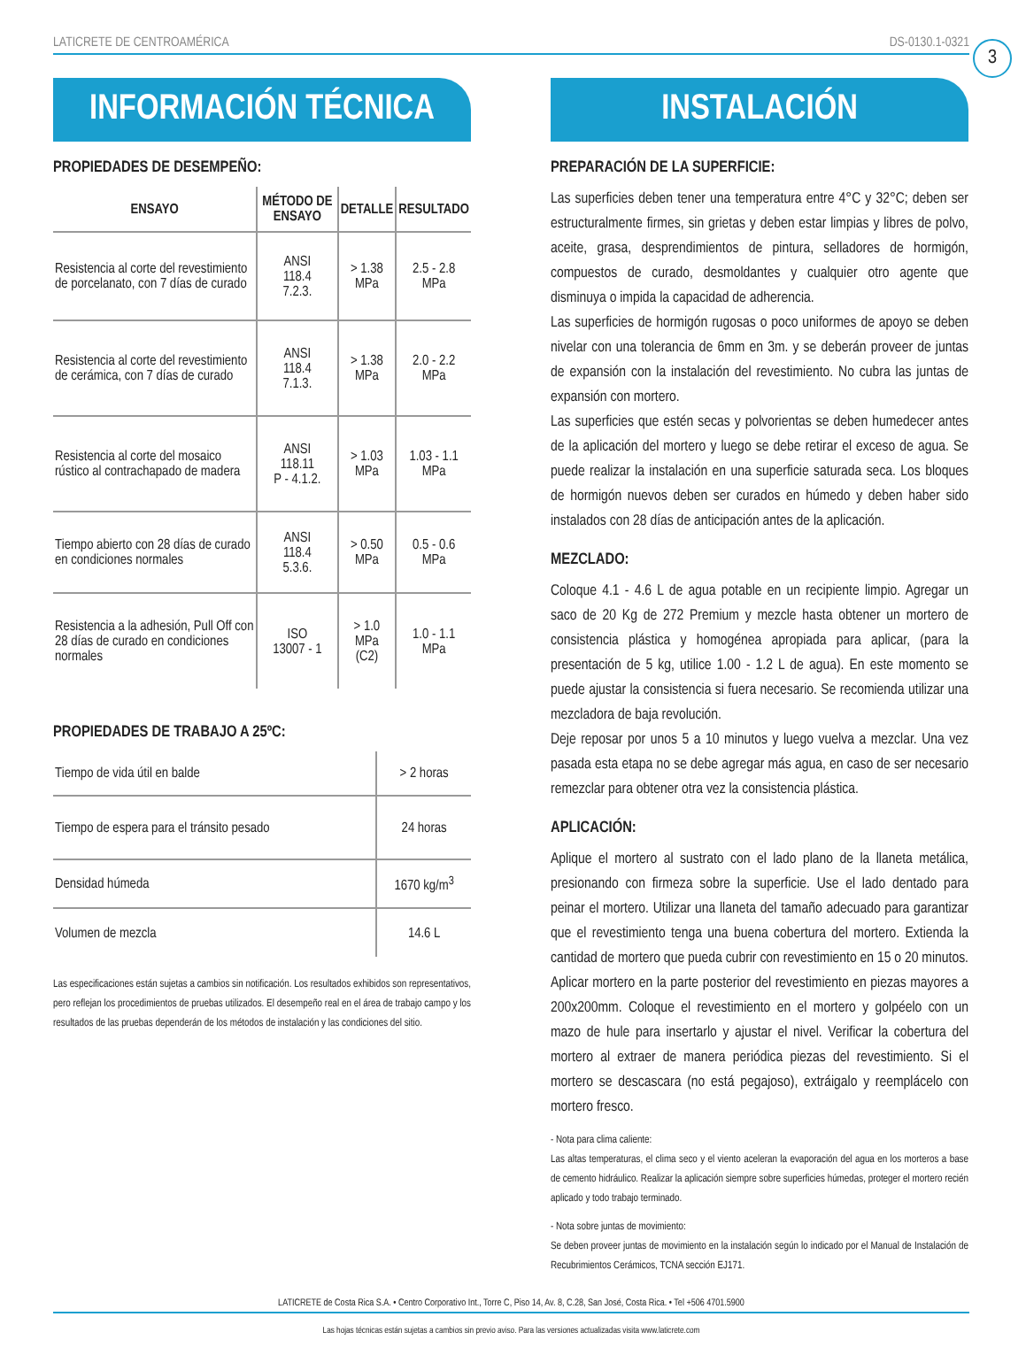LATICRETE DE CENTROAMÉRICA DS-0130.1-0321
3
INFORMACIÓN TÉCNICA
PROPIEDADES DE DESEMPEÑO:
| ENSAYO | MÉTODO DE ENSAYO | DETALLE | RESULTADO |
| --- | --- | --- | --- |
| Resistencia al corte del revestimiento de porcelanato, con 7 días de curado | ANSI 118.4 7.2.3. | > 1.38 MPa | 2.5 - 2.8 MPa |
| Resistencia al corte del revestimiento de cerámica, con 7 días de curado | ANSI 118.4 7.1.3. | > 1.38 MPa | 2.0 - 2.2 MPa |
| Resistencia al corte del mosaico rústico al contrachapado de madera | ANSI 118.11 P - 4.1.2. | > 1.03 MPa | 1.03 - 1.1 MPa |
| Tiempo abierto con 28 días de curado en condiciones normales | ANSI 118.4 5.3.6. | > 0.50 MPa | 0.5 - 0.6 MPa |
| Resistencia a la adhesión, Pull Off con 28 días de curado en condiciones normales | ISO 13007 - 1 | > 1.0 MPa (C2) | 1.0 - 1.1 MPa |
PROPIEDADES DE TRABAJO A 25ºC:
| Tiempo de vida útil en balde | > 2 horas |
| Tiempo de espera para el tránsito pesado | 24 horas |
| Densidad húmeda | 1670 kg/m<sup>3</sup> |
| Volumen de mezcla | 14.6 L |
Las especificaciones están sujetas a cambios sin notificación. Los resultados exhibidos son representativos, pero reflejan los procedimientos de pruebas utilizados. El desempeño real en el área de trabajo campo y los resultados de las pruebas dependerán de los métodos de instalación y las condiciones del sitio.
INSTALACIÓN
PREPARACIÓN DE LA SUPERFICIE:
Las superficies deben tener una temperatura entre 4°C y 32°C; deben ser estructuralmente firmes, sin grietas y deben estar limpias y libres de polvo, aceite, grasa, desprendimientos de pintura, selladores de hormigón, compuestos de curado, desmoldantes y cualquier otro agente que disminuya o impida la capacidad de adherencia.
Las superficies de hormigón rugosas o poco uniformes de apoyo se deben nivelar con una tolerancia de 6mm en 3m. y se deberán proveer de juntas de expansión con la instalación del revestimiento. No cubra las juntas de expansión con mortero.
Las superficies que estén secas y polvorientas se deben humedecer antes de la aplicación del mortero y luego se debe retirar el exceso de agua. Se puede realizar la instalación en una superficie saturada seca. Los bloques de hormigón nuevos deben ser curados en húmedo y deben haber sido instalados con 28 días de anticipación antes de la aplicación.
MEZCLADO:
Coloque 4.1 - 4.6 L de agua potable en un recipiente limpio. Agregar un saco de 20 Kg de 272 Premium y mezcle hasta obtener un mortero de consistencia plástica y homogénea apropiada para aplicar, (para la presentación de 5 kg, utilice 1.00 - 1.2 L de agua). En este momento se puede ajustar la consistencia si fuera necesario. Se recomienda utilizar una mezcladora de baja revolución.
Deje reposar por unos 5 a 10 minutos y luego vuelva a mezclar. Una vez pasada esta etapa no se debe agregar más agua, en caso de ser necesario remezclar para obtener otra vez la consistencia plástica.
APLICACIÓN:
Aplique el mortero al sustrato con el lado plano de la llaneta metálica, presionando con firmeza sobre la superficie. Use el lado dentado para peinar el mortero. Utilizar una llaneta del tamaño adecuado para garantizar que el revestimiento tenga una buena cobertura del mortero. Extienda la cantidad de mortero que pueda cubrir con revestimiento en 15 o 20 minutos.
Aplicar mortero en la parte posterior del revestimiento en piezas mayores a 200x200mm. Coloque el revestimiento en el mortero y golpéelo con un mazo de hule para insertarlo y ajustar el nivel. Verificar la cobertura del mortero al extraer de manera periódica piezas del revestimiento. Si el mortero se descascara (no está pegajoso), extráigalo y reemplácelo con mortero fresco.
- Nota para clima caliente:
Las altas temperaturas, el clima seco y el viento aceleran la evaporación del agua en los morteros a base de cemento hidráulico. Realizar la aplicación siempre sobre superficies húmedas, proteger el mortero recién aplicado y todo trabajo terminado.
- Nota sobre juntas de movimiento:
Se deben proveer juntas de movimiento en la instalación según lo indicado por el Manual de Instalación de Recubrimientos Cerámicos, TCNA sección EJ171.
LATICRETE de Costa Rica S.A. • Centro Corporativo Int., Torre C, Piso 14, Av. 8, C.28, San José, Costa Rica. • Tel +506 4701.5900
Las hojas técnicas están sujetas a cambios sin previo aviso. Para las versiones actualizadas visita www.laticrete.com